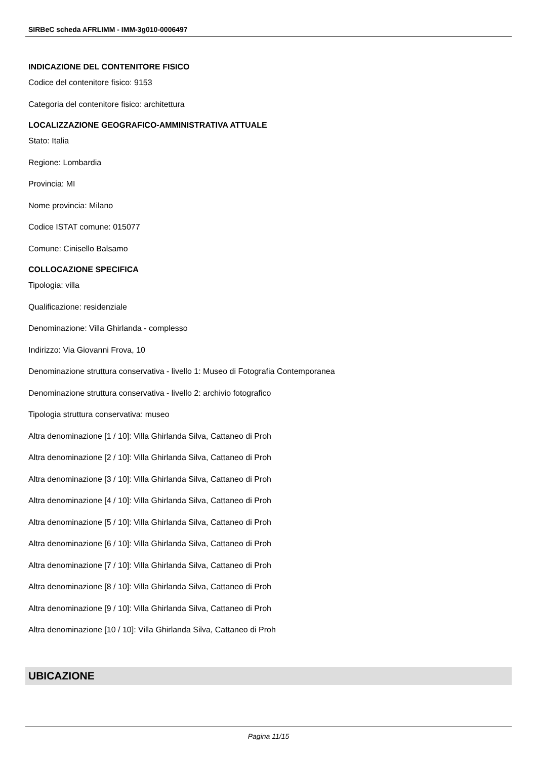SIRBeC scheda AFRLIMM - IMM-3g010-0006497
INDICAZIONE DEL CONTENITORE FISICO
Codice del contenitore fisico: 9153
Categoria del contenitore fisico: architettura
LOCALIZZAZIONE GEOGRAFICO-AMMINISTRATIVA ATTUALE
Stato: Italia
Regione: Lombardia
Provincia: MI
Nome provincia: Milano
Codice ISTAT comune: 015077
Comune: Cinisello Balsamo
COLLOCAZIONE SPECIFICA
Tipologia: villa
Qualificazione: residenziale
Denominazione: Villa Ghirlanda - complesso
Indirizzo: Via Giovanni Frova, 10
Denominazione struttura conservativa - livello 1: Museo di Fotografia Contemporanea
Denominazione struttura conservativa - livello 2: archivio fotografico
Tipologia struttura conservativa: museo
Altra denominazione [1 / 10]: Villa Ghirlanda Silva, Cattaneo di Proh
Altra denominazione [2 / 10]: Villa Ghirlanda Silva, Cattaneo di Proh
Altra denominazione [3 / 10]: Villa Ghirlanda Silva, Cattaneo di Proh
Altra denominazione [4 / 10]: Villa Ghirlanda Silva, Cattaneo di Proh
Altra denominazione [5 / 10]: Villa Ghirlanda Silva, Cattaneo di Proh
Altra denominazione [6 / 10]: Villa Ghirlanda Silva, Cattaneo di Proh
Altra denominazione [7 / 10]: Villa Ghirlanda Silva, Cattaneo di Proh
Altra denominazione [8 / 10]: Villa Ghirlanda Silva, Cattaneo di Proh
Altra denominazione [9 / 10]: Villa Ghirlanda Silva, Cattaneo di Proh
Altra denominazione [10 / 10]: Villa Ghirlanda Silva, Cattaneo di Proh
UBICAZIONE
Pagina 11/15